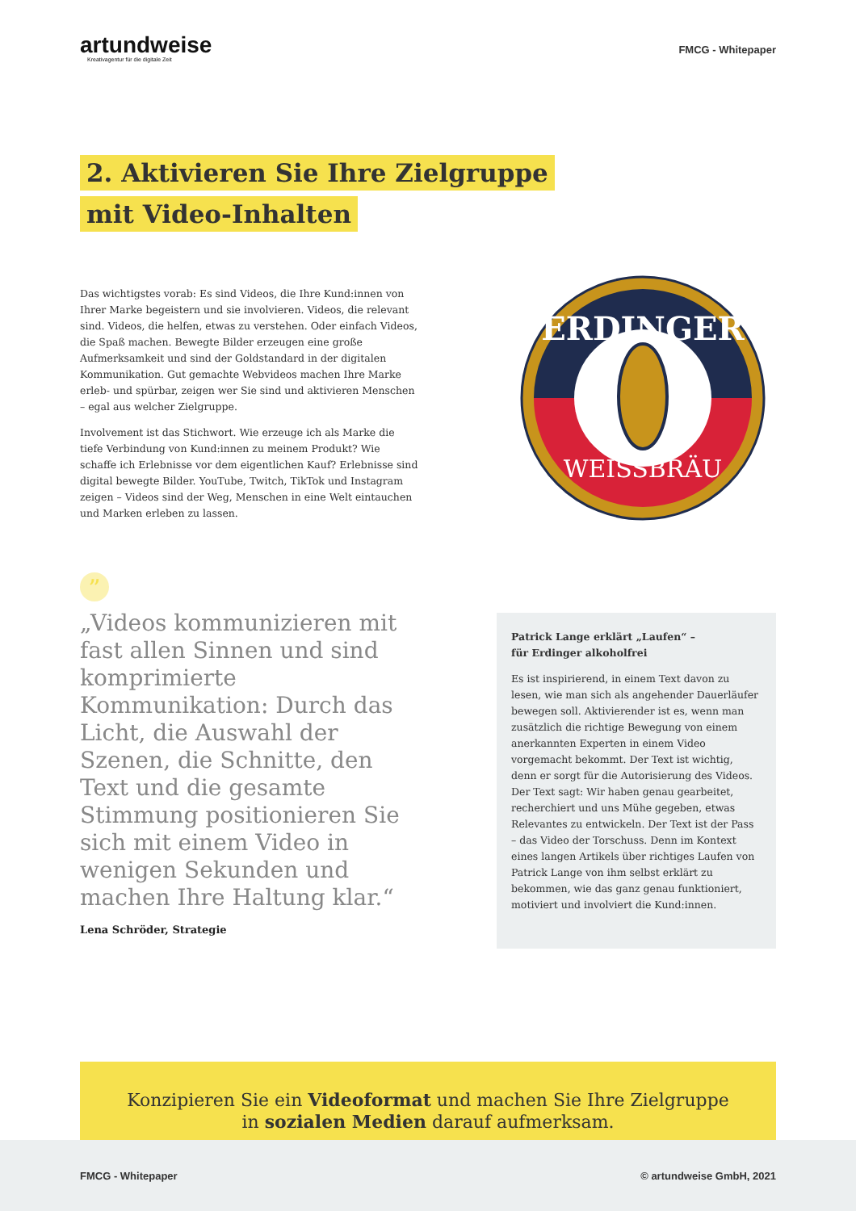artundweise
Kreativagentur für die digitale Zeit
FMCG - Whitepaper
2. Aktivieren Sie Ihre Zielgruppe
mit Video-Inhalten
Das wichtigstes vorab: Es sind Videos, die Ihre Kund:innen von Ihrer Marke begeistern und sie involvieren. Videos, die relevant sind. Videos, die helfen, etwas zu verstehen. Oder einfach Videos, die Spaß machen. Bewegte Bilder erzeugen eine große Aufmerksamkeit und sind der Goldstandard in der digitalen Kommunikation. Gut gemachte Webvideos machen Ihre Marke erleb- und spürbar, zeigen wer Sie sind und aktivieren Menschen – egal aus welcher Zielgruppe.
Involvement ist das Stichwort. Wie erzeuge ich als Marke die tiefe Verbindung von Kund:innen zu meinem Produkt? Wie schaffe ich Erlebnisse vor dem eigentlichen Kauf? Erlebnisse sind digital bewegte Bilder. YouTube, Twitch, TikTok und Instagram zeigen – Videos sind der Weg, Menschen in eine Welt eintauchen und Marken erleben zu lassen.
ERDINGER
WEISSBRÄU
”
„Videos kommunizieren mit fast allen Sinnen und sind komprimierte Kommunikation: Durch das Licht, die Auswahl der Szenen, die Schnitte, den Text und die gesamte Stimmung positionieren Sie sich mit einem Video in wenigen Sekunden und machen Ihre Haltung klar.“
Lena Schröder, Strategie
Patrick Lange erklärt „Laufen“ –
für Erdinger alkoholfrei
Es ist inspirierend, in einem Text davon zu lesen, wie man sich als angehender Dauerläufer bewegen soll. Aktivierender ist es, wenn man zusätzlich die richtige Bewegung von einem anerkannten Experten in einem Video vorgemacht bekommt. Der Text ist wichtig, denn er sorgt für die Autorisierung des Videos. Der Text sagt: Wir haben genau gearbeitet, recherchiert und uns Mühe gegeben, etwas Relevantes zu entwickeln. Der Text ist der Pass – das Video der Torschuss. Denn im Kontext eines langen Artikels über richtiges Laufen von Patrick Lange von ihm selbst erklärt zu bekommen, wie das ganz genau funktioniert, motiviert und involviert die Kund:innen.
Konzipieren Sie ein Videoformat und machen Sie Ihre Zielgruppe
in sozialen Medien darauf aufmerksam.
FMCG - Whitepaper © artundweise GmbH, 2021